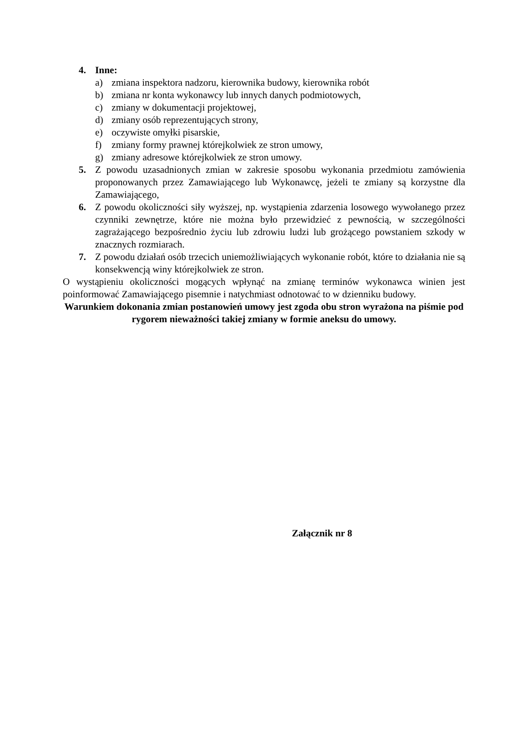4. Inne:
a) zmiana inspektora nadzoru, kierownika budowy, kierownika robót
b) zmiana nr konta wykonawcy lub innych danych podmiotowych,
c) zmiany w dokumentacji projektowej,
d) zmiany osób reprezentujących strony,
e) oczywiste omyłki pisarskie,
f) zmiany formy prawnej którejkolwiek ze stron umowy,
g) zmiany adresowe którejkolwiek ze stron umowy.
5. Z powodu uzasadnionych zmian w zakresie sposobu wykonania przedmiotu zamówienia proponowanych przez Zamawiającego lub Wykonawcę, jeżeli te zmiany są korzystne dla Zamawiającego,
6. Z powodu okoliczności siły wyższej, np. wystąpienia zdarzenia losowego wywołanego przez czynniki zewnętrze, które nie można było przewidzieć z pewnością, w szczególności zagrażającego bezpośrednio życiu lub zdrowiu ludzi lub grożącego powstaniem szkody w znacznych rozmiarach.
7. Z powodu działań osób trzecich uniemożliwiających wykonanie robót, które to działania nie są konsekwencją winy którejkolwiek ze stron.
O wystąpieniu okoliczności mogących wpłynąć na zmianę terminów wykonawca winien jest poinformować Zamawiającego pisemnie i natychmiast odnotować to w dzienniku budowy.
Warunkiem dokonania zmian postanowień umowy jest zgoda obu stron wyrażona na piśmie pod rygorem nieważności takiej zmiany w formie aneksu do umowy.
Załącznik nr 8